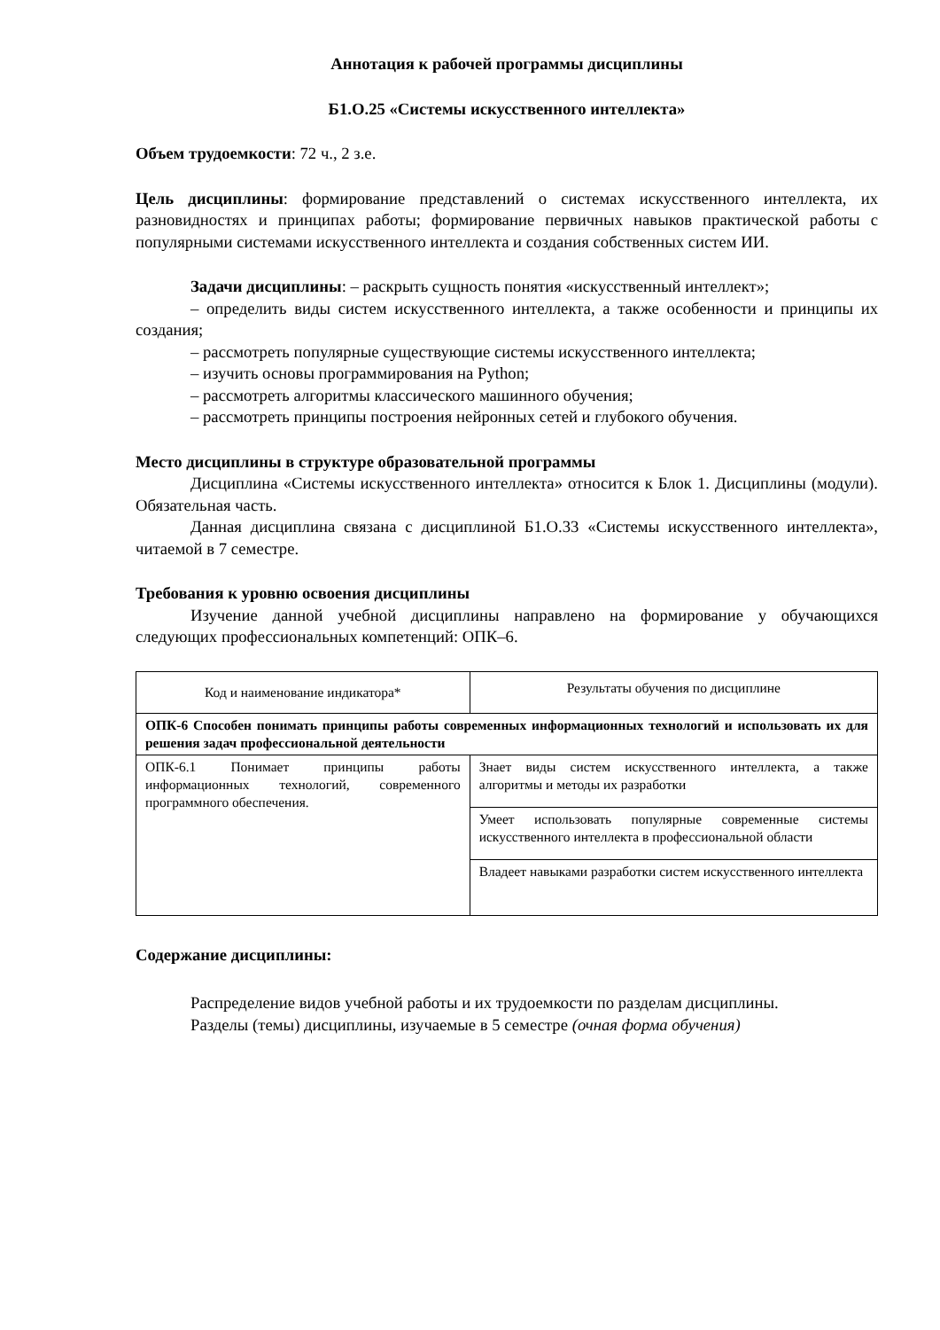Аннотация к рабочей программы дисциплины
Б1.О.25 «Системы искусственного интеллекта»
Объем трудоемкости: 72 ч., 2 з.е.
Цель дисциплины: формирование представлений о системах искусственного интеллекта, их разновидностях и принципах работы; формирование первичных навыков практической работы с популярными системами искусственного интеллекта и создания собственных систем ИИ.
Задачи дисциплины: – раскрыть сущность понятия «искусственный интеллект»;
– определить виды систем искусственного интеллекта, а также особенности и принципы их создания;
– рассмотреть популярные существующие системы искусственного интеллекта;
– изучить основы программирования на Python;
– рассмотреть алгоритмы классического машинного обучения;
– рассмотреть принципы построения нейронных сетей и глубокого обучения.
Место дисциплины в структуре образовательной программы
Дисциплина «Системы искусственного интеллекта» относится к Блок 1. Дисциплины (модули). Обязательная часть.
Данная дисциплина связана с дисциплиной Б1.О.33 «Системы искусственного интеллекта», читаемой в 7 семестре.
Требования к уровню освоения дисциплины
Изучение данной учебной дисциплины направлено на формирование у обучающихся следующих профессиональных компетенций: ОПК–6.
| Код и наименование индикатора* | Результаты обучения по дисциплине |
| --- | --- |
| ОПК-6 Способен понимать принципы работы современных информационных технологий и использовать их для решения задач профессиональной деятельности | |
| ОПК-6.1 Понимает принципы работы информационных технологий, современного программного обеспечения. | Знает виды систем искусственного интеллекта, а также алгоритмы и методы их разработки |
| | Умеет использовать популярные современные системы искусственного интеллекта в профессиональной области |
| | Владеет навыками разработки систем искусственного интеллекта |
Содержание дисциплины:
Распределение видов учебной работы и их трудоемкости по разделам дисциплины.
Разделы (темы) дисциплины, изучаемые в 5 семестре (очная форма обучения)